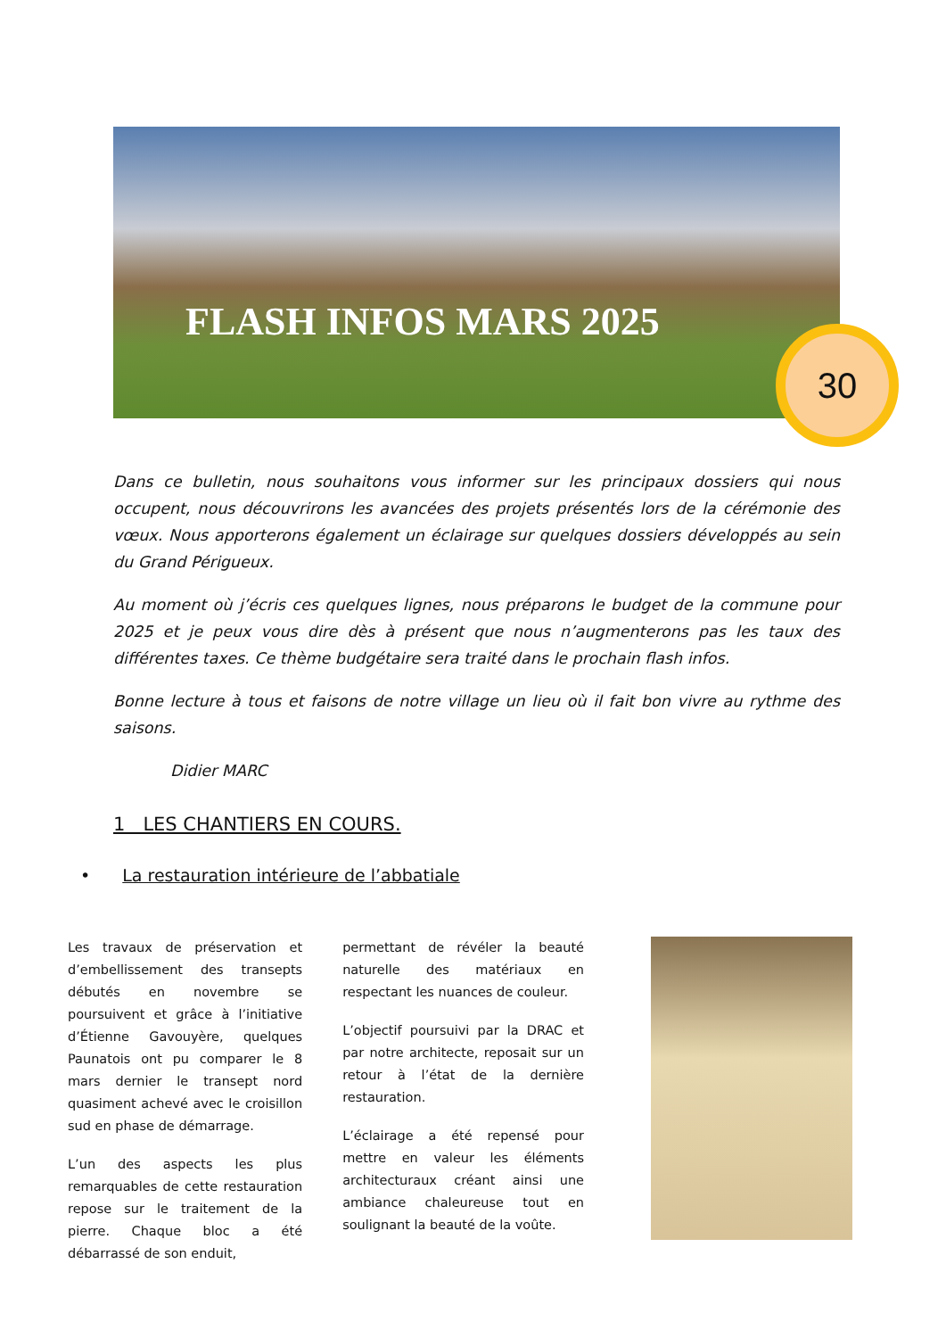FLASH INFOS MARS 2025 30
Dans ce bulletin, nous souhaitons vous informer sur les principaux dossiers qui nous occupent, nous découvrirons les avancées des projets présentés lors de la cérémonie des vœux. Nous apporterons également un éclairage sur quelques dossiers développés au sein du Grand Périgueux.
Au moment où j’écris ces quelques lignes, nous préparons le budget de la commune pour 2025 et je peux vous dire dès à présent que nous n’augmenterons pas les taux des différentes taxes. Ce thème budgétaire sera traité dans le prochain flash infos.
Bonne lecture à tous et faisons de notre village un lieu où il fait bon vivre au rythme des saisons.
Didier MARC
1 LES CHANTIERS EN COURS.
• La restauration intérieure de l’abbatiale
Les travaux de préservation et d’embellissement des transepts débutés en novembre se poursuivent et grâce à l’initiative d’Étienne Gavouyère, quelques Paunatois ont pu comparer le 8 mars dernier le transept nord quasiment achevé avec le croisillon sud en phase de démarrage.
L’un des aspects les plus remarquables de cette restauration repose sur le traitement de la pierre. Chaque bloc a été débarrassé de son enduit,
permettant de révéler la beauté naturelle des matériaux en respectant les nuances de couleur.
L’objectif poursuivi par la DRAC et par notre architecte, reposait sur un retour à l’état de la dernière restauration.
L’éclairage a été repensé pour mettre en valeur les éléments architecturaux créant ainsi une ambiance chaleureuse tout en soulignant la beauté de la voûte.